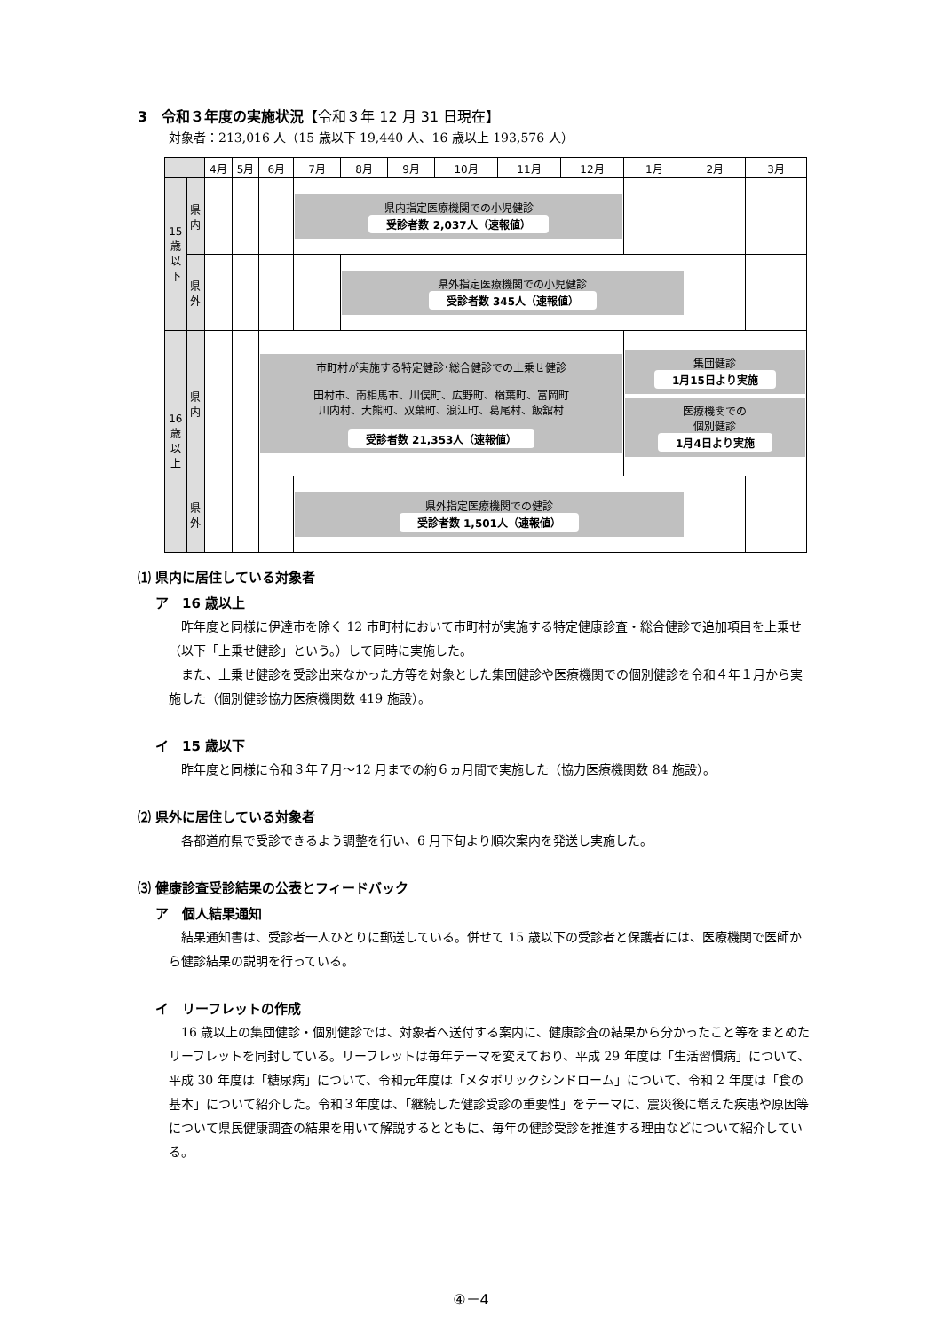3　令和３年度の実施状況【令和３年 12 月 31 日現在】
対象者：213,016 人（15 歳以下 19,440 人、16 歳以上 193,576 人）
| | | 4月 | 5月 | 6月 | 7月 | 8月 | 9月 | 10月 | 11月 | 12月 | 1月 | 2月 | 3月 |
| --- | --- | --- | --- | --- | --- | --- | --- | --- | --- | --- | --- | --- | --- |
| 15 歳 以 下 | 県 内 | | | | 県内指定医療機関での小児健診 受診者数 2,037人（速報値） | | | | | | | | |
| | 県 外 | | | | | 県外指定医療機関での小児健診 受診者数 345人（速報値） | | | | | | | |
| 16 歳 以 上 | 県 内 | | | 市町村が実施する特定健診･総合健診での上乗せ健診 田村市、南相馬市、川俣町、広野町、楢葉町、富岡町 川内村、大熊町、双葉町、浪江町、葛尾村、飯舘村 受診者数 21,353人（速報値） | | | | | | | 集団健診 1月15日より実施 医療機関での 個別健診 1月4日より実施 | | |
| | 県 外 | | | | 県外指定医療機関での健診 受診者数 1,501人（速報値） | | | | | | | | |
⑴ 県内に居住している対象者
ア　16 歳以上
昨年度と同様に伊達市を除く 12 市町村において市町村が実施する特定健康診査・総合健診で追加項目を上乗せ（以下「上乗せ健診」という。）して同時に実施した。
また、上乗せ健診を受診出来なかった方等を対象とした集団健診や医療機関での個別健診を令和４年１月から実施した（個別健診協力医療機関数 419 施設）。
イ　15 歳以下
昨年度と同様に令和３年７月～12 月までの約６ヵ月間で実施した（協力医療機関数 84 施設）。
⑵ 県外に居住している対象者
各都道府県で受診できるよう調整を行い、6 月下旬より順次案内を発送し実施した。
⑶ 健康診査受診結果の公表とフィードバック
ア　個人結果通知
結果通知書は、受診者一人ひとりに郵送している。併せて 15 歳以下の受診者と保護者には、医療機関で医師から健診結果の説明を行っている。
イ　リーフレットの作成
16 歳以上の集団健診・個別健診では、対象者へ送付する案内に、健康診査の結果から分かったこと等をまとめたリーフレットを同封している。リーフレットは毎年テーマを変えており、平成 29 年度は「生活習慣病」について、平成 30 年度は「糖尿病」について、令和元年度は「メタボリックシンドローム」について、令和 2 年度は「食の基本」について紹介した。令和３年度は、「継続した健診受診の重要性」をテーマに、震災後に増えた疾患や原因等について県民健康調査の結果を用いて解説するとともに、毎年の健診受診を推進する理由などについて紹介している。
④－4